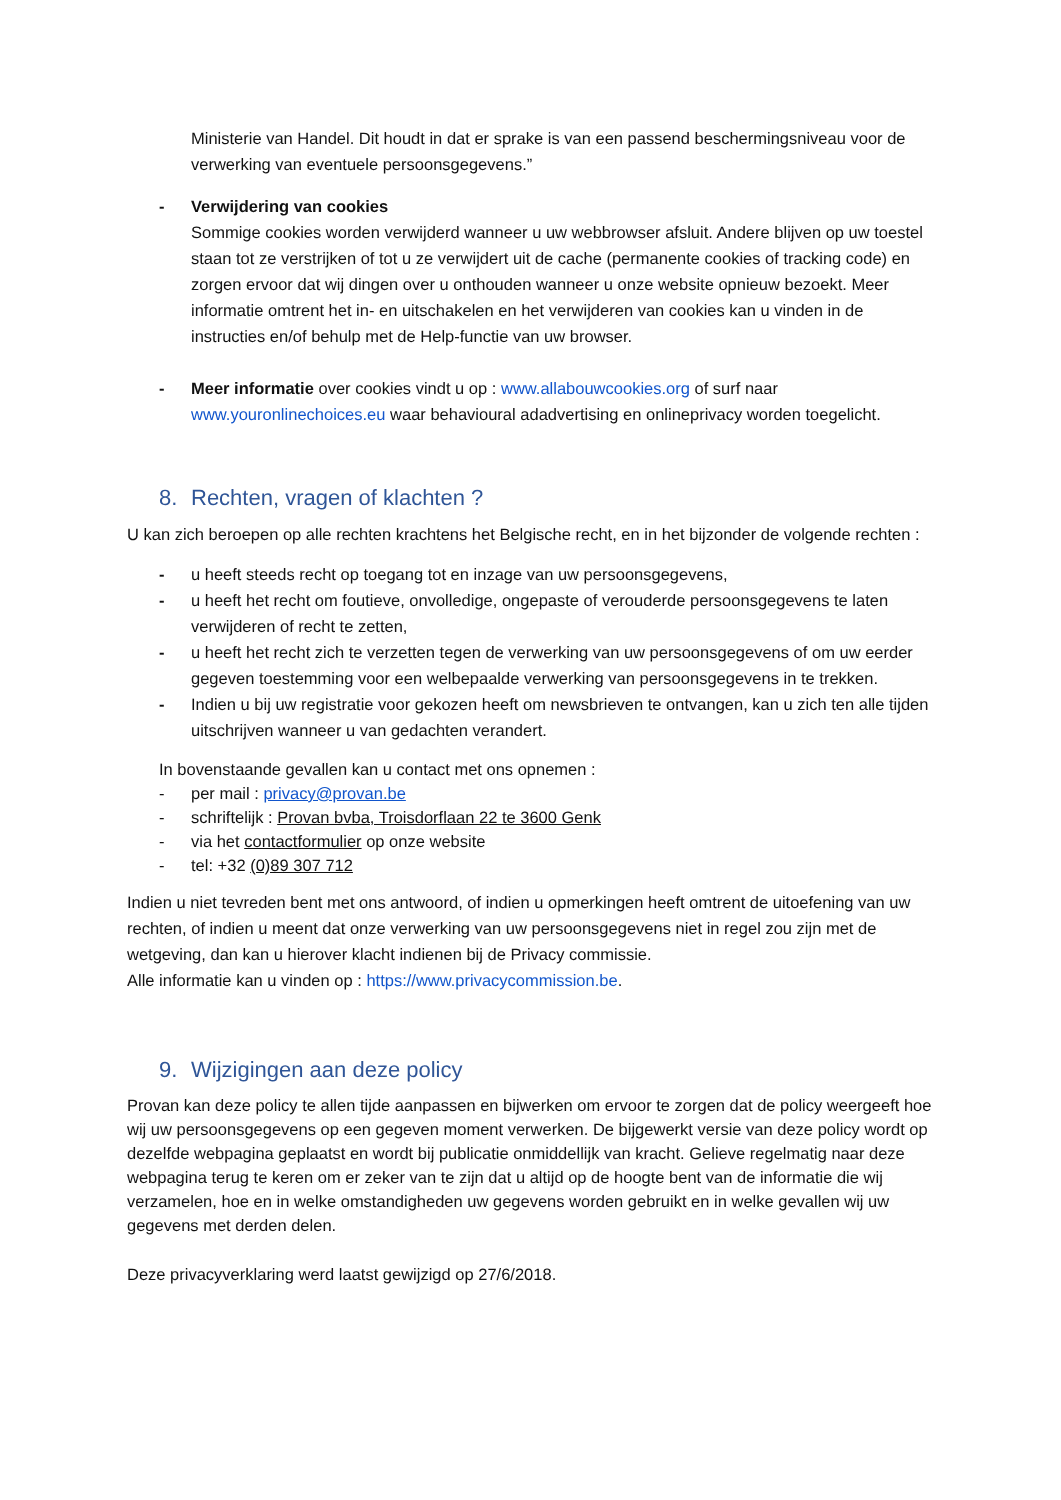Ministerie van Handel. Dit houdt in dat er sprake is van een passend beschermingsniveau voor de verwerking van eventuele persoonsgegevens.”
- Verwijdering van cookies
Sommige cookies worden verwijderd wanneer u uw webbrowser afsluit. Andere blijven op uw toestel staan tot ze verstrijken of tot u ze verwijdert uit de cache (permanente cookies of tracking code) en zorgen ervoor dat wij dingen over u onthouden wanneer u onze website opnieuw bezoekt. Meer informatie omtrent het in- en uitschakelen en het verwijderen van cookies kan u vinden in de instructies en/of behulp met de Help-functie van uw browser.
- Meer informatie over cookies vindt u op : www.allabouwcookies.org of surf naar www.youronlinechoices.eu waar behavioural adadvertising en onlineprivacy worden toegelicht.
8. Rechten, vragen of klachten ?
U kan zich beroepen op alle rechten krachtens het Belgische recht, en in het bijzonder de volgende rechten :
- u heeft steeds recht op toegang tot en inzage van uw persoonsgegevens,
- u heeft het recht om foutieve, onvolledige, ongepaste of verouderde persoonsgegevens te laten verwijderen of recht te zetten,
- u heeft het recht zich te verzetten tegen de verwerking van uw persoonsgegevens of om uw eerder gegeven toestemming voor een welbepaalde verwerking van persoonsgegevens in te trekken.
- Indien u bij uw registratie voor gekozen heeft om newsbrieven te ontvangen, kan u zich ten alle tijden uitschrijven wanneer u van gedachten verandert.
In bovenstaande gevallen kan u contact met ons opnemen :
- per mail : privacy@provan.be
- schriftelijk : Provan bvba, Troisdorflaan 22 te 3600 Genk
- via het contactformulier op onze website
- tel: +32 (0)89 307 712
Indien u niet tevreden bent met ons antwoord, of indien u opmerkingen heeft omtrent de uitoefening van uw rechten, of indien u meent dat onze verwerking van uw persoonsgegevens niet in regel zou zijn met de wetgeving, dan kan u hierover klacht indienen bij de Privacy commissie.
Alle informatie kan u vinden op : https://www.privacycommission.be.
9. Wijzigingen aan deze policy
Provan kan deze policy te allen tijde aanpassen en bijwerken om ervoor te zorgen dat de policy weergeeft hoe wij uw persoonsgegevens op een gegeven moment verwerken. De bijgewerkt versie van deze policy wordt op dezelfde webpagina geplaatst en wordt bij publicatie onmiddellijk van kracht. Gelieve regelmatig naar deze webpagina terug te keren om er zeker van te zijn dat u altijd op de hoogte bent van de informatie die wij verzamelen, hoe en in welke omstandigheden uw gegevens worden gebruikt en in welke gevallen wij uw gegevens met derden delen.
Deze privacyverklaring werd laatst gewijzigd op 27/6/2018.